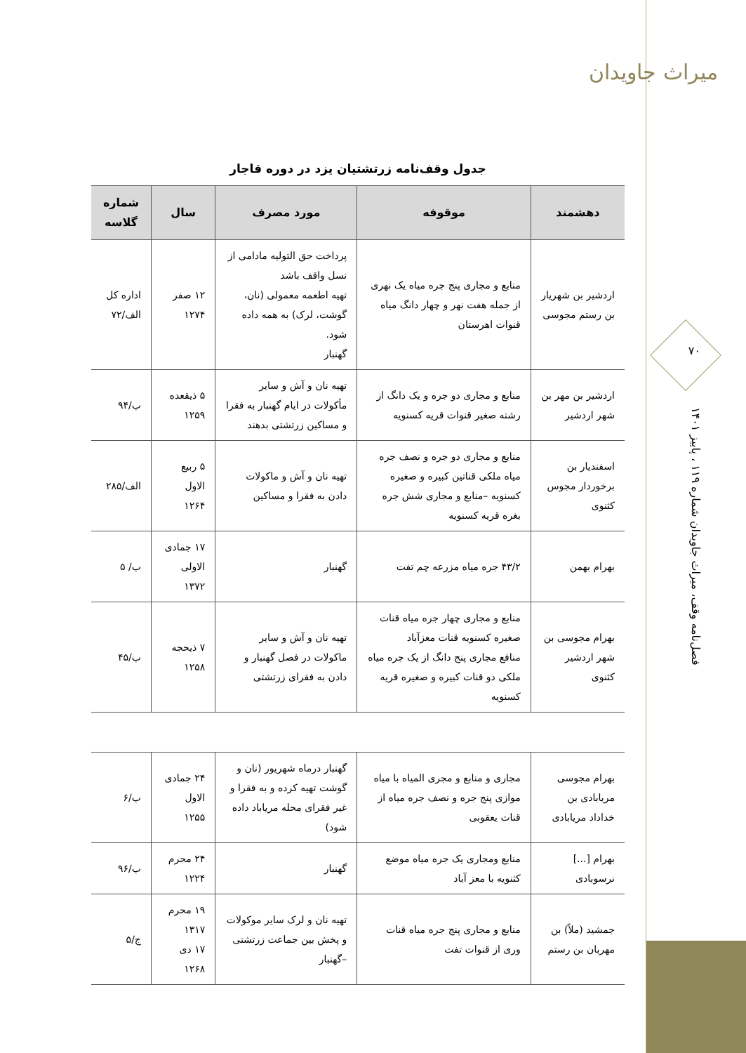میراث جاویدان
۷۰
فصل‌نامه وقف، میراث جاویدان شماره ۱۱۹ ، پاییز ۱۴۰۱
جدول وقف‌نامه زرتشتیان یزد در دوره قاجار
| دهشمند | موقوفه | مورد مصرف | سال | شماره گلاسه |
| --- | --- | --- | --- | --- |
| اردشیر بن شهریار بن رستم مجوسی | منابع و مجاری پنج جره میاه یک نهری از جمله هفت نهر و چهار دانگ میاه قنوات اهرستان | پرداخت حق التولیه مادامی از نسل واقف باشد تهیه اطعمه معمولی (نان، گوشت، لرک) به همه داده شود. گهنبار | ۱۲ صفر ۱۲۷۴ | اداره کل الف/۷۲ |
| اردشیر بن مهر بن شهر اردشیر | منابع و مجاری دو جره و یک دانگ از رشته صغیر قنوات قریه کسنویه | تهیه نان و آش و سایر مأکولات در ایام گهنبار به فقرا و مساکین زرتشتی بدهند | ۵ ذیقعده ۱۲۵۹ | ب/۹۴ |
| اسفندیار بن برخوردار مجوس کثنوی | منابع و مجاری دو جره و نصف جره میاه ملکی قناتین کبیره و صغیره کسنویه –منابع و مجاری شش جره بغره قریه کسنویه | تهیه نان و آش و ماکولات دادن به فقرا و مساکین | ۵ ربیع الاول ۱۲۶۴ | الف/۲۸۵ |
| بهرام بهمن | ۴۳/۲ جره میاه مزرعه چم تفت | گهنبار | ۱۷ جمادی الاولی ۱۳۷۲ | ب/ ۵ |
| بهرام مجوسی بن شهر اردشیر کثنوی | منابع و مجاری چهار جره میاه قنات صغیره کسنویه قنات معزآباد منافع مجاری پنج دانگ از یک جره میاه ملکی دو قنات کبیره و صغیره قریه کسنویه | تهیه نان و آش و سایر ماکولات در فصل گهنبار و دادن به فقرای زرتشتی | ۷ ذیحجه ۱۲۵۸ | ب/۴۵ |
| بهرام مجوسی مریابادی بن خداداد مریابادی | مجاری و منابع و مجری المیاه با میاه موازی پنج جره و نصف جره میاه از قنات یعقوبی | گهنبار درماه شهریور (نان و گوشت تهیه کرده و به فقرا و غیر فقرای محله مریاباد داده شود) | ۲۴ جمادی الاول ۱۲۵۵ | ب/۶ |
| بهرام [...] نرسوبادی | منابع ومجاری یک جره میاه موضع کثنویه با معز آباد | گهنبار | ۲۴ محرم ۱۲۲۴ | ب/۹۶ |
| جمشید (ملاً) بن مهربان بن رستم | منابع و مجاری پنج جره میاه قنات وری از قنوات تفت | تهیه نان و لرک سایر موکولات و پخش بین جماعت زرتشتی –گهنبار | ۱۹ محرم ۱۳۱۷ ۱۷ دی ۱۲۶۸ | ج/۵ |